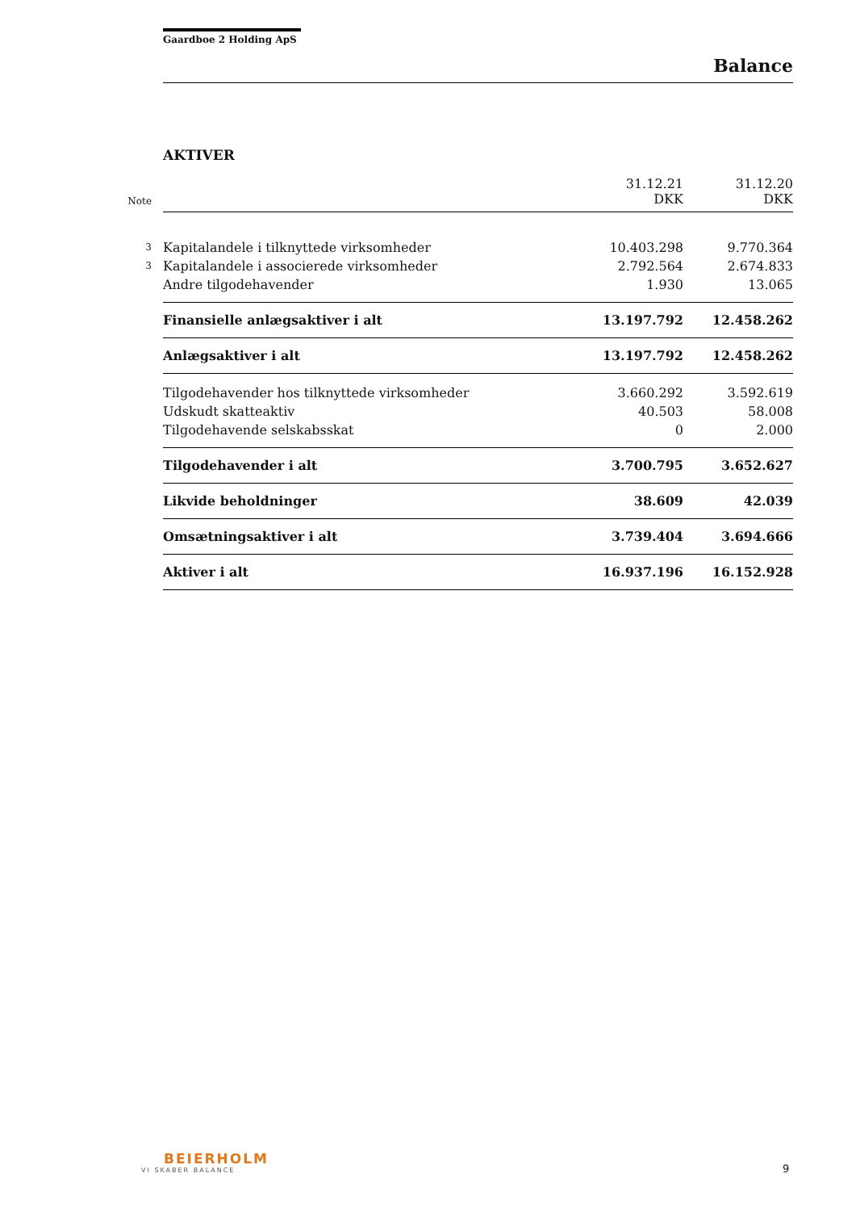Gaardboe 2 Holding ApS
Balance
AKTIVER
| Note | | 31.12.21 DKK | 31.12.20 DKK |
| --- | --- | --- | --- |
| 3 | Kapitalandele i tilknyttede virksomheder | 10.403.298 | 9.770.364 |
| 3 | Kapitalandele i associerede virksomheder | 2.792.564 | 2.674.833 |
| | Andre tilgodehavender | 1.930 | 13.065 |
| | Finansielle anlægsaktiver i alt | 13.197.792 | 12.458.262 |
| | Anlægsaktiver i alt | 13.197.792 | 12.458.262 |
| | Tilgodehavender hos tilknyttede virksomheder | 3.660.292 | 3.592.619 |
| | Udskudt skatteaktiv | 40.503 | 58.008 |
| | Tilgodehavende selskabsskat | 0 | 2.000 |
| | Tilgodehavender i alt | 3.700.795 | 3.652.627 |
| | Likvide beholdninger | 38.609 | 42.039 |
| | Omsætningsaktiver i alt | 3.739.404 | 3.694.666 |
| | Aktiver i alt | 16.937.196 | 16.152.928 |
BEIERHOLM
VI SKABER BALANCE
9